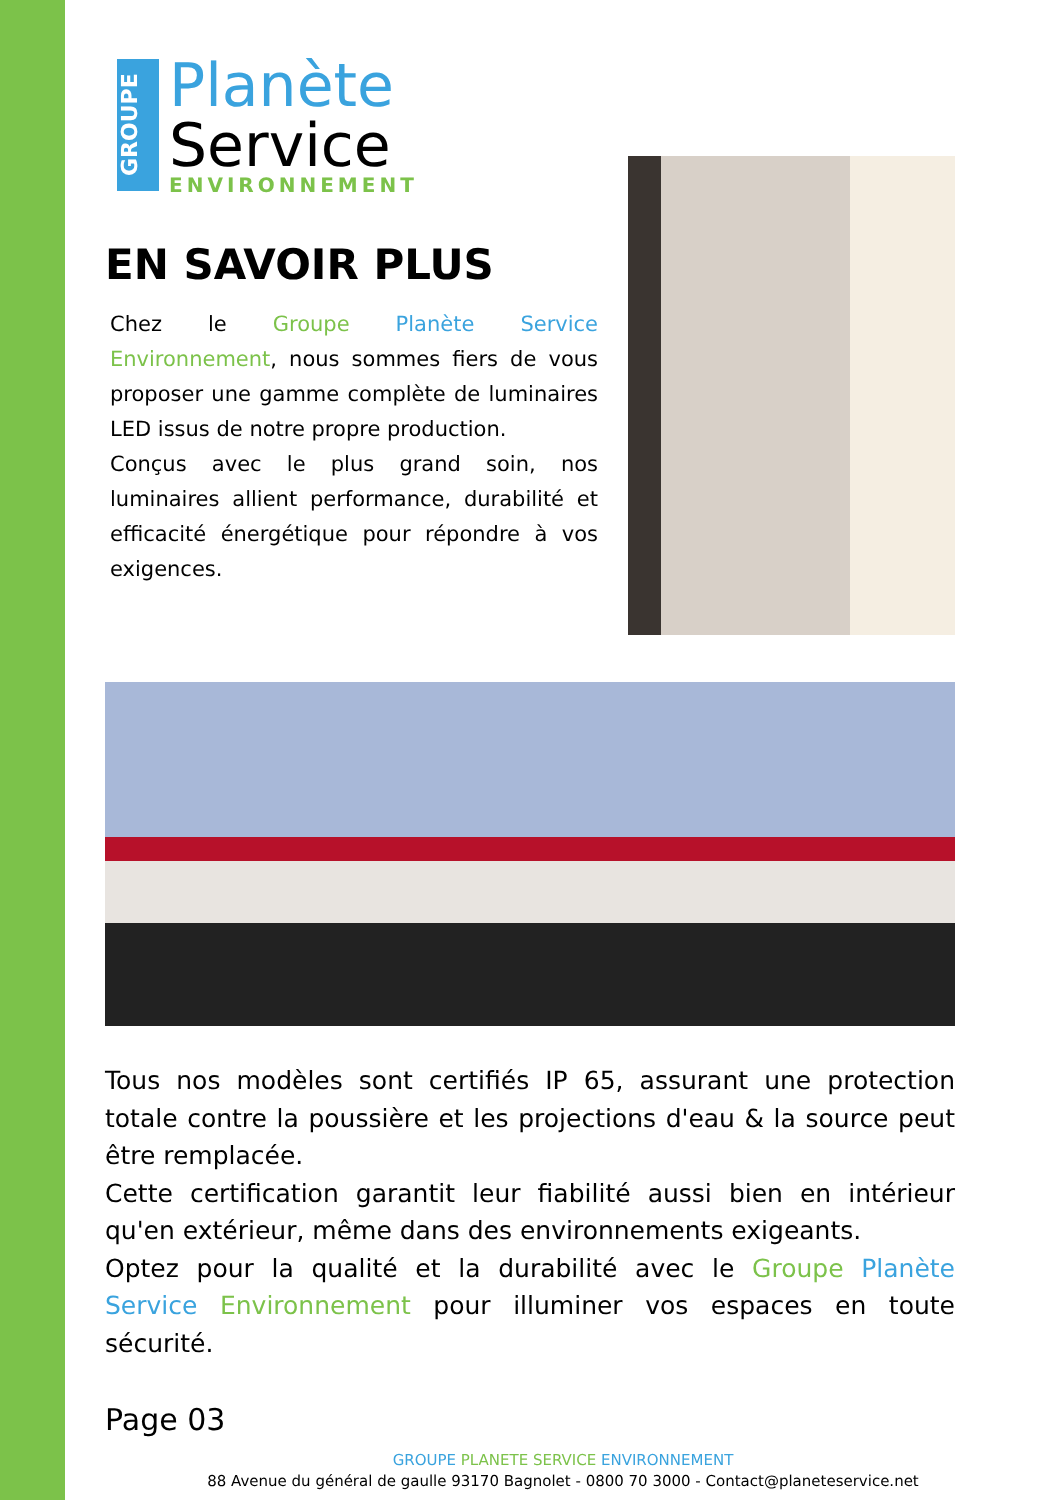GROUPE
Planète
Service
ENVIRONNEMENT
EN SAVOIR PLUS
Chez le Groupe Planète Service Environnement, nous sommes fiers de vous proposer une gamme complète de luminaires LED issus de notre propre production.
Conçus avec le plus grand soin, nos luminaires allient performance, durabilité et efficacité énergétique pour répondre à vos exigences.
Tous nos modèles sont certifiés IP 65, assurant une protection totale contre la poussière et les projections d'eau & la source peut être remplacée.
Cette certification garantit leur fiabilité aussi bien en intérieur qu'en extérieur, même dans des environnements exigeants.
Optez pour la qualité et la durabilité avec le Groupe Planète Service Environnement pour illuminer vos espaces en toute sécurité.
Page 03
GROUPE PLANETE SERVICE ENVIRONNEMENT
88 Avenue du général de gaulle 93170 Bagnolet - 0800 70 3000 - Contact@planeteservice.net